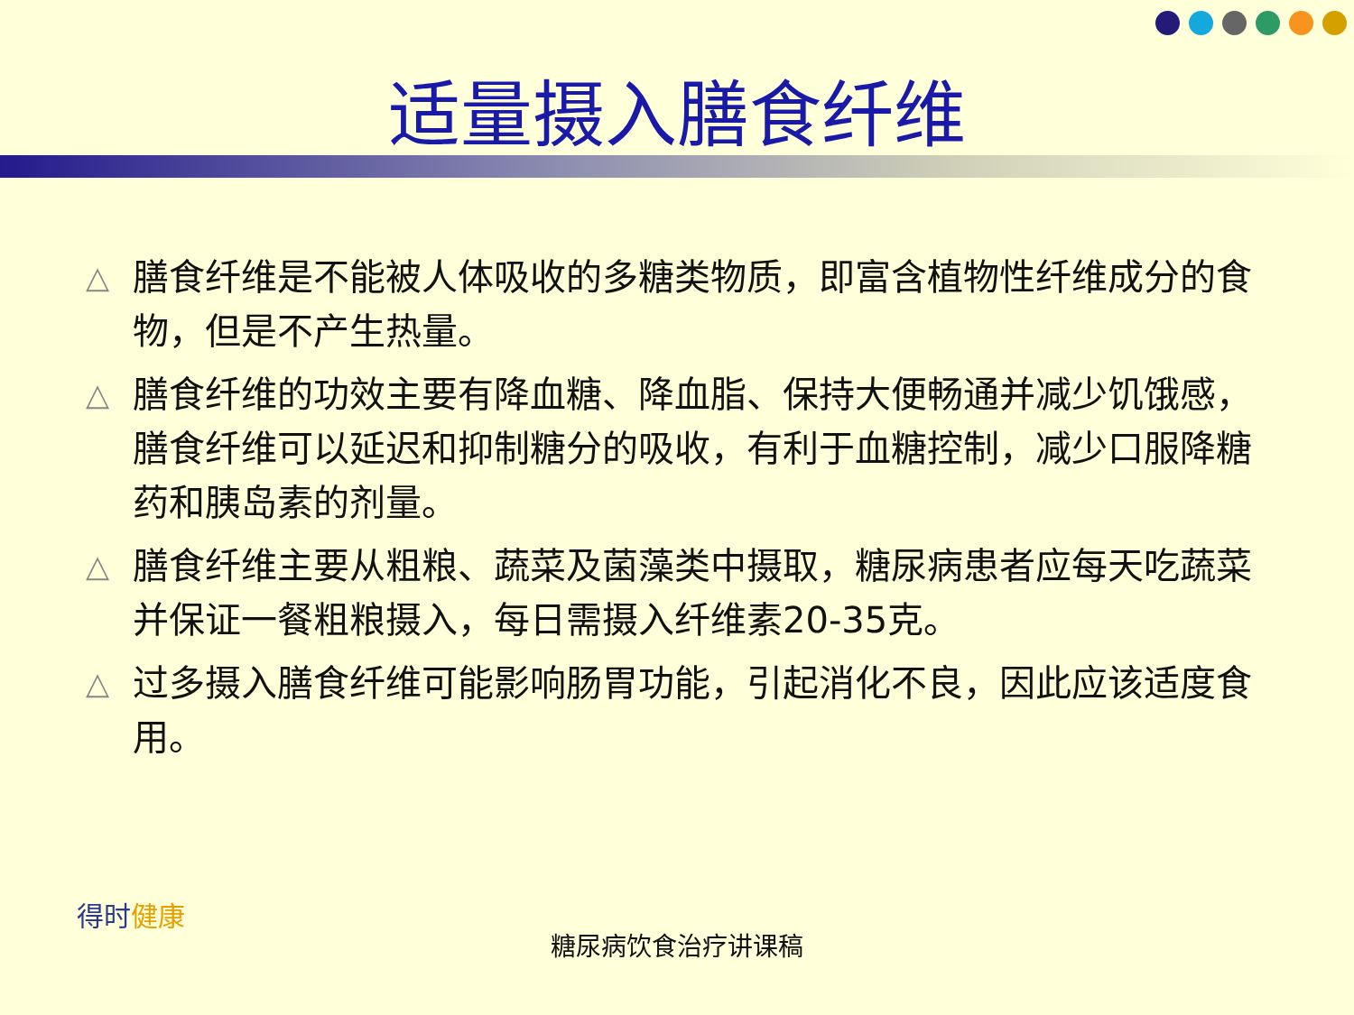适量摄入膳食纤维
△ 膳食纤维是不能被人体吸收的多糖类物质，即富含植物性纤维成分的食物，但是不产生热量。
△ 膳食纤维的功效主要有降血糖、降血脂、保持大便畅通并减少饥饿感，膳食纤维可以延迟和抑制糖分的吸收，有利于血糖控制，减少口服降糖药和胰岛素的剂量。
△ 膳食纤维主要从粗粮、蔬菜及菌藻类中摄取，糖尿病患者应每天吃蔬菜并保证一餐粗粮摄入，每日需摄入纤维素20-35克。
△ 过多摄入膳食纤维可能影响肠胃功能，引起消化不良，因此应该适度食用。
得时健康
糖尿病饮食治疗讲课稿